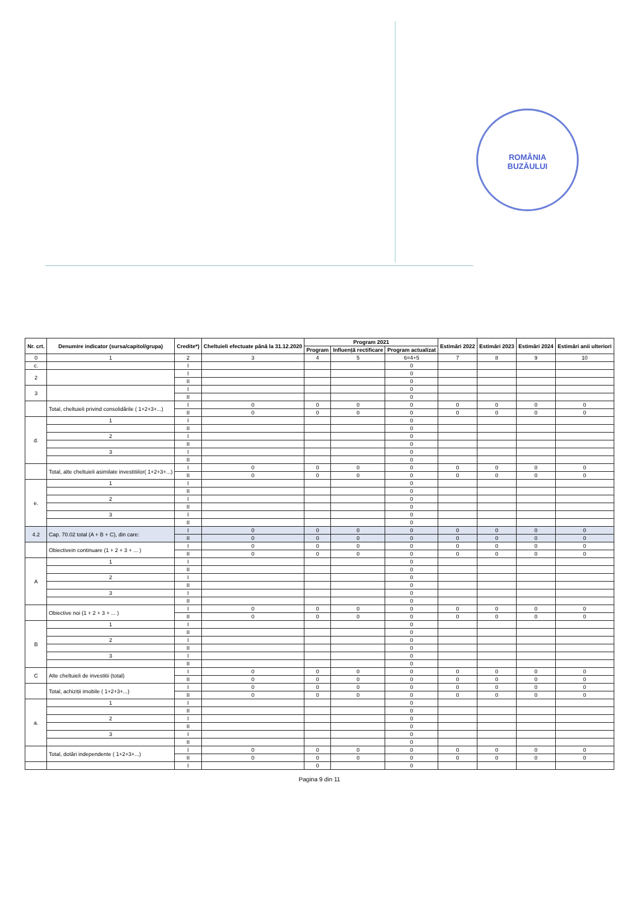ROMÂNIA
BUZĂULUI
| Nr. crt. | Denumire indicator (sursa/capitol/grupa) | Credite*) | Cheltuieli efectuate până la 31.12.2020 | Program 2021 | | | Estimări 2022 | Estimări 2023 | Estimări 2024 | Estimări anii ulteriori |
| --- | --- | --- | --- | --- | --- | --- | --- | --- | --- | --- |
| | | | | Program | Influență rectificare | Program actualizat | | | | |
| 0 | 1 | 2 | 3 | 4 | 5 | 6=4+5 | 7 | 8 | 9 | 10 |
| c. | | I | | | | 0 | | | | |
| 2 | | I | | | | 0 | | | | |
| | | II | | | | 0 | | | | |
| 3 | | I | | | | 0 | | | | |
| | | II | | | | 0 | | | | |
| | Total, cheltuieli privind consolidările ( 1+2+3+...) | I | 0 | 0 | 0 | 0 | 0 | 0 | 0 | 0 |
| | | II | 0 | 0 | 0 | 0 | 0 | 0 | 0 | 0 |
| d. | 1 | I | | | | 0 | | | | |
| | | II | | | | 0 | | | | |
| | 2 | I | | | | 0 | | | | |
| | | II | | | | 0 | | | | |
| | 3 | I | | | | 0 | | | | |
| | | II | | | | 0 | | | | |
| | Total, alte cheltuieli asimilate investitiilor( 1+2+3+...) | I | 0 | 0 | 0 | 0 | 0 | 0 | 0 | 0 |
| | | II | 0 | 0 | 0 | 0 | 0 | 0 | 0 | 0 |
| e. | 1 | I | | | | 0 | | | | |
| | | II | | | | 0 | | | | |
| | 2 | I | | | | 0 | | | | |
| | | II | | | | 0 | | | | |
| | 3 | I | | | | 0 | | | | |
| | | II | | | | 0 | | | | |
| 4.2 | Cap. 70.02 total (A + B + C), din care: | I | 0 | 0 | 0 | 0 | 0 | 0 | 0 | 0 |
| | | II | 0 | 0 | 0 | 0 | 0 | 0 | 0 | 0 |
| | Obiectivein continuare (1 + 2 + 3 + ... ) | I | 0 | 0 | 0 | 0 | 0 | 0 | 0 | 0 |
| | | II | 0 | 0 | 0 | 0 | 0 | 0 | 0 | 0 |
| A | 1 | I | | | | 0 | | | | |
| | | II | | | | 0 | | | | |
| | 2 | I | | | | 0 | | | | |
| | | II | | | | 0 | | | | |
| | 3 | I | | | | 0 | | | | |
| | | II | | | | 0 | | | | |
| | Obiective noi (1 + 2 + 3 + ... ) | I | 0 | 0 | 0 | 0 | 0 | 0 | 0 | 0 |
| | | II | 0 | 0 | 0 | 0 | 0 | 0 | 0 | 0 |
| B | 1 | I | | | | 0 | | | | |
| | | II | | | | 0 | | | | |
| | 2 | I | | | | 0 | | | | |
| | | II | | | | 0 | | | | |
| | 3 | I | | | | 0 | | | | |
| | | II | | | | 0 | | | | |
| C | Alte cheltuieli de investitii (total) | I | 0 | 0 | 0 | 0 | 0 | 0 | 0 | 0 |
| | | II | 0 | 0 | 0 | 0 | 0 | 0 | 0 | 0 |
| | Total, achiziții imobile ( 1+2+3+...) | I | 0 | 0 | 0 | 0 | 0 | 0 | 0 | 0 |
| | | II | 0 | 0 | 0 | 0 | 0 | 0 | 0 | 0 |
| a. | 1 | I | | | | 0 | | | | |
| | | II | | | | 0 | | | | |
| | 2 | I | | | | 0 | | | | |
| | | II | | | | 0 | | | | |
| | 3 | I | | | | 0 | | | | |
| | | II | | | | 0 | | | | |
| | Total, dotări independente ( 1+2+3+...) | I | 0 | 0 | 0 | 0 | 0 | 0 | 0 | 0 |
| | | II | 0 | 0 | 0 | 0 | 0 | 0 | 0 | 0 |
| | | I | | 0 | | 0 | | | | |
Pagina 9 din 11